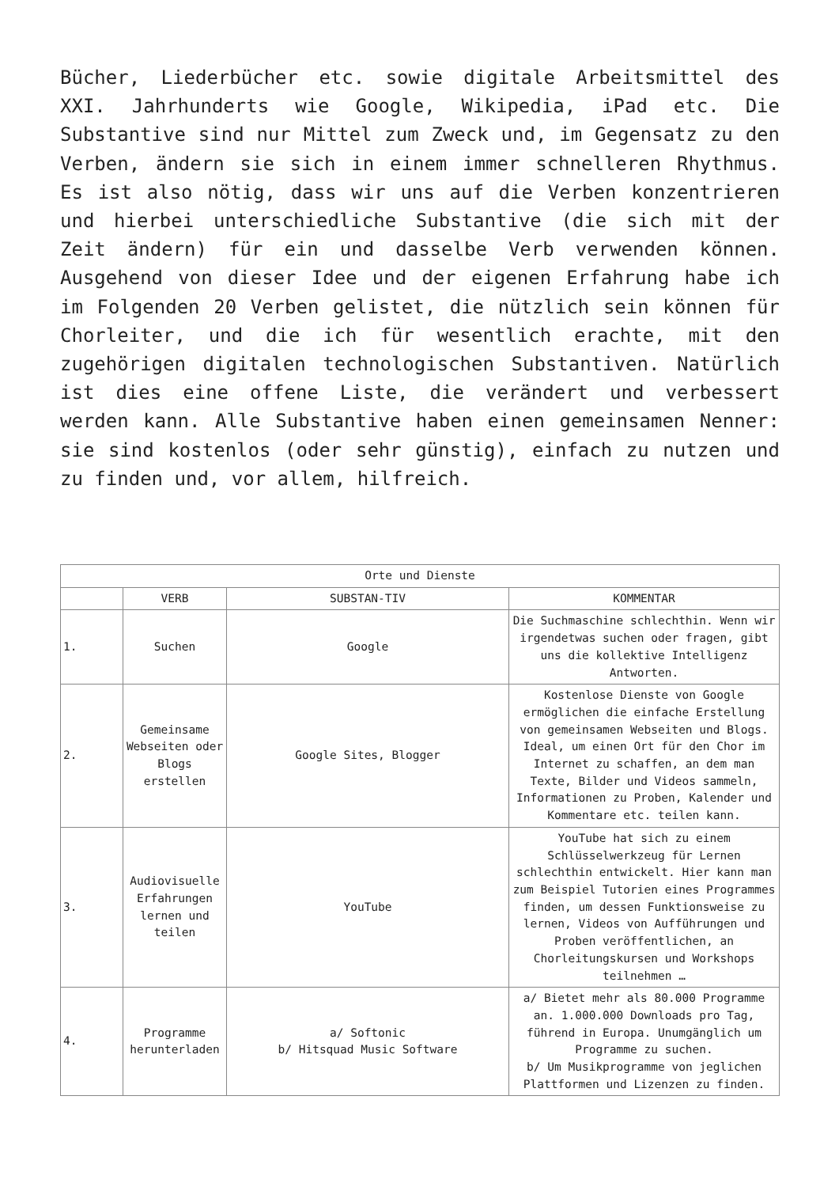Bücher, Liederbücher etc. sowie digitale Arbeitsmittel des XXI. Jahrhunderts wie Google, Wikipedia, iPad etc. Die Substantive sind nur Mittel zum Zweck und, im Gegensatz zu den Verben, ändern sie sich in einem immer schnelleren Rhythmus. Es ist also nötig, dass wir uns auf die Verben konzentrieren und hierbei unterschiedliche Substantive (die sich mit der Zeit ändern) für ein und dasselbe Verb verwenden können. Ausgehend von dieser Idee und der eigenen Erfahrung habe ich im Folgenden 20 Verben gelistet, die nützlich sein können für Chorleiter, und die ich für wesentlich erachte, mit den zugehörigen digitalen technologischen Substantiven. Natürlich ist dies eine offene Liste, die verändert und verbessert werden kann. Alle Substantive haben einen gemeinsamen Nenner: sie sind kostenlos (oder sehr günstig), einfach zu nutzen und zu finden und, vor allem, hilfreich.
| Orte und Dienste | | | |
| | VERB | SUBSTAN-TIV | KOMMENTAR |
| 1. | Suchen | Google | Die Suchmaschine schlechthin. Wenn wir irgendetwas suchen oder fragen, gibt uns die kollektive Intelligenz Antworten. |
| 2. | Gemeinsame Webseiten oder Blogs erstellen | Google Sites, Blogger | Kostenlose Dienste von Google ermöglichen die einfache Erstellung von gemeinsamen Webseiten und Blogs. Ideal, um einen Ort für den Chor im Internet zu schaffen, an dem man Texte, Bilder und Videos sammeln, Informationen zu Proben, Kalender und Kommentare etc. teilen kann. |
| 3. | Audiovisuelle Erfahrungen lernen und teilen | YouTube | YouTube hat sich zu einem Schlüsselwerkzeug für Lernen schlechthin entwickelt. Hier kann man zum Beispiel Tutorien eines Programmes finden, um dessen Funktionsweise zu lernen, Videos von Aufführungen und Proben veröffentlichen, an Chorleitungskursen und Workshops teilnehmen … |
| 4. | Programme herunterladen | a/ Softonic b/ Hitsquad Music Software | a/ Bietet mehr als 80.000 Programme an. 1.000.000 Downloads pro Tag, führend in Europa. Unumgänglich um Programme zu suchen. b/ Um Musikprogramme von jeglichen Plattformen und Lizenzen zu finden. |